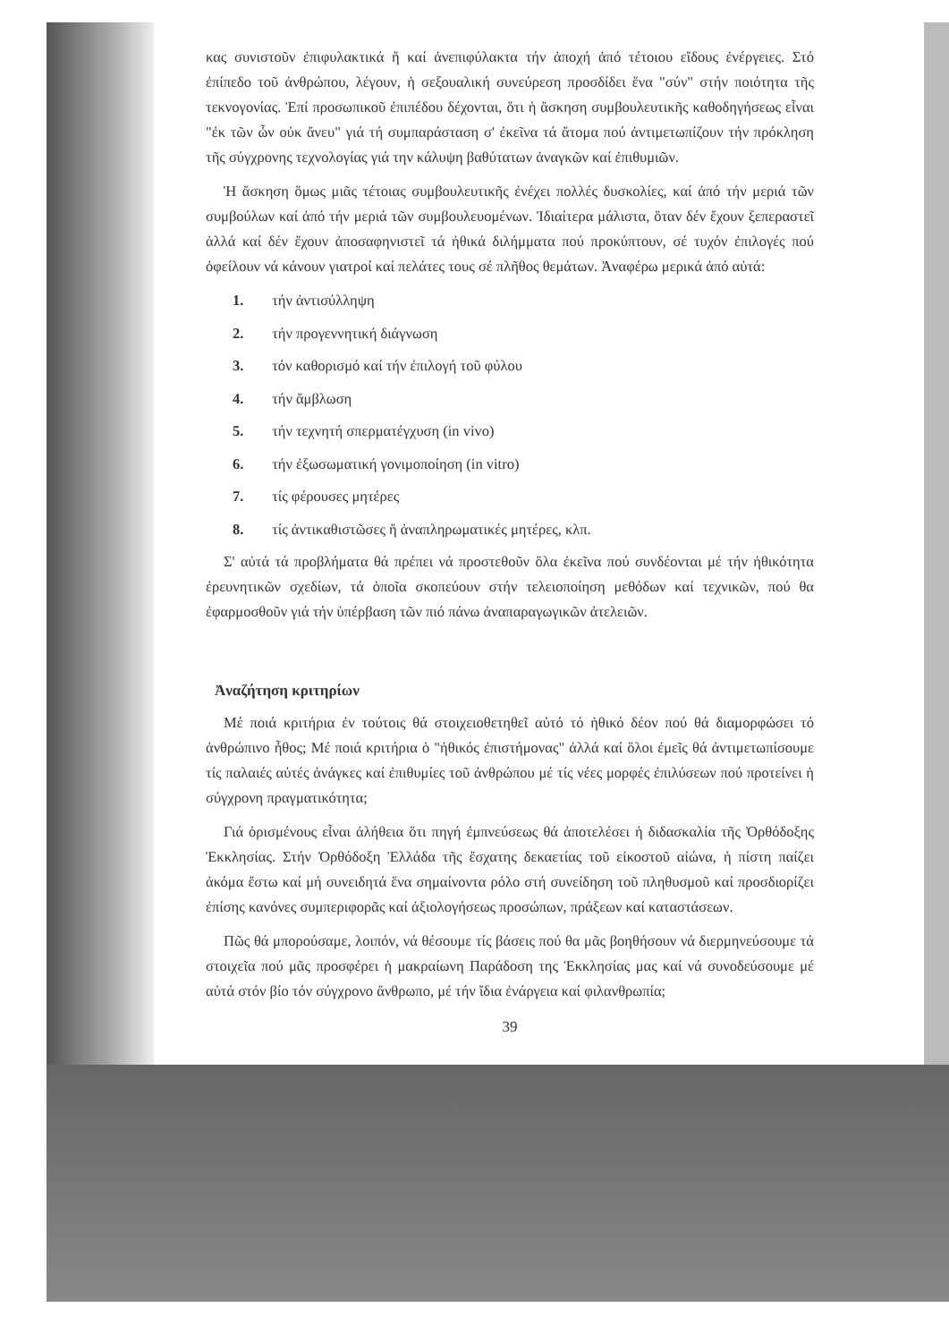κας συνιστοῦν ἐπιφυλακτικά ἤ καί ἀνεπιφύλακτα τήν ἀποχή ἀπό τέτοιου εἴδους ἐνέργειες. Στό ἐπίπεδο τοῦ ἀνθρώπου, λέγουν, ἡ σεξουαλική συνεύρεση προσδίδει ἕνα "σύν" στήν ποιότητα τῆς τεκνογονίας. Ἐπί προσωπικοῦ ἐπιπέδου δέχονται, ὅτι ἡ ἄσκηση συμβουλευτικῆς καθοδηγήσεως εἶναι "ἐκ τῶν ὧν οὐκ ἄνευ" γιά τή συμπαράσταση σ' ἐκεῖνα τά ἄτομα πού ἀντιμετωπίζουν τήν πρόκληση τῆς σύγχρονης τεχνολογίας γιά την κάλυψη βαθύτατων ἀναγκῶν καί ἐπιθυμιῶν.
Ἡ ἄσκηση ὅμως μιᾶς τέτοιας συμβουλευτικῆς ἐνέχει πολλές δυσκολίες, καί ἀπό τήν μεριά τῶν συμβούλων καί ἀπό τήν μεριά τῶν συμβουλευομένων. Ἰδιαίτερα μάλιστα, ὅταν δέν ἔχουν ξεπεραστεῖ ἀλλά καί δέν ἔχουν ἀποσαφηνιστεῖ τά ἠθικά διλήμματα πού προκύπτουν, σέ τυχόν ἐπιλογές πού ὀφείλουν νά κάνουν γιατροί καί πελάτες τους σέ πλῆθος θεμάτων. Ἀναφέρω μερικά ἀπό αὐτά:
1. τήν ἀντισύλληψη
2. τήν προγεννητική διάγνωση
3. τόν καθορισμό καί τήν ἐπιλογή τοῦ φύλου
4. τήν ἄμβλωση
5. τήν τεχνητή σπερματέγχυση (in vivo)
6. τήν ἐξωσωματική γονιμοποίηση (in vitro)
7. τίς φέρουσες μητέρες
8. τίς ἀντικαθιστῶσες ἤ ἀναπληρωματικές μητέρες, κλπ.
Σ' αὐτά τά προβλήματα θά πρέπει νά προστεθοῦν ὅλα ἐκεῖνα πού συνδέονται μέ τήν ἠθικότητα ἐρευνητικῶν σχεδίων, τά ὁποῖα σκοπεύουν στήν τελειοποίηση μεθόδων καί τεχνικῶν, πού θα ἐφαρμοσθοῦν γιά τήν ὑπέρβαση τῶν πιό πάνω ἀναπαραγωγικῶν ἀτελειῶν.
Ἀναζήτηση κριτηρίων
Μέ ποιά κριτήρια ἐν τούτοις θά στοιχειοθετηθεῖ αὐτό τό ἠθικό δέον πού θά διαμορφώσει τό ἀνθρώπινο ἦθος; Μέ ποιά κριτήρια ὁ "ἠθικός ἐπιστήμονας" ἀλλά καί ὅλοι ἐμεῖς θά ἀντιμετωπίσουμε τίς παλαιές αὐτές ἀνάγκες καί ἐπιθυμίες τοῦ ἀνθρώπου μέ τίς νέες μορφές ἐπιλύσεων πού προτείνει ἡ σύγχρονη πραγματικότητα;
Γιά ὁρισμένους εἶναι ἀλήθεια ὅτι πηγή ἐμπνεύσεως θά ἀποτελέσει ἡ διδασκαλία τῆς Ὀρθόδοξης Ἐκκλησίας. Στήν Ὀρθόδοξη Ἑλλάδα τῆς ἔσχατης δεκαετίας τοῦ εἰκοστοῦ αἰώνα, ἡ πίστη παίζει ἀκόμα ἔστω καί μή συνειδητά ἕνα σημαίνοντα ρόλο στή συνείδηση τοῦ πληθυσμοῦ καί προσδιορίζει ἐπίσης κανόνες συμπεριφορᾶς καί ἀξιολογήσεως προσώπων, πράξεων καί καταστάσεων.
Πῶς θά μπορούσαμε, λοιπόν, νά θέσουμε τίς βάσεις πού θα μᾶς βοηθήσουν νά διερμηνεύσουμε τά στοιχεῖα πού μᾶς προσφέρει ἡ μακραίωνη Παράδοση της Ἐκκλησίας μας καί νά συνοδεύσουμε μέ αὐτά στόν βίο τόν σύγχρονο ἄνθρωπο, μέ τήν ἴδια ἐνάργεια καί φιλανθρωπία;
39